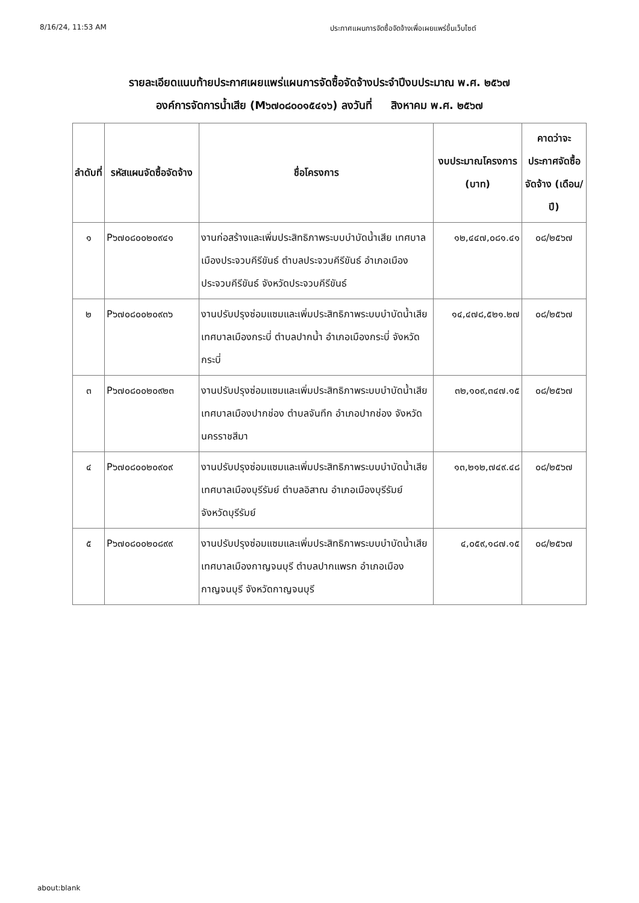8/16/24, 11:53 AM ประกาศแผนการจัดซื้อจัดจ้างเพื่อเผยแพร่ขึ้นเว็บไซต์
รายละเอียดแนบท้ายประกาศเผยแพร่แผนการจัดซื้อจัดจ้างประจำปีงบประมาณ พ.ศ. ๒๕๖๗
องค์การจัดการน้ำเสีย (M๖๗๐๘๐๐๑๕๔๑๖) ลงวันที่ สิงหาคม พ.ศ. ๒๕๖๗
| ลำดับที่ | รหัสแผนจัดซื้อจัดจ้าง | ชื่อโครงการ | งบประมาณโครงการ (บาท) | คาดว่าจะประกาศจัดซื้อจัดจ้าง (เดือน/ปี) |
| --- | --- | --- | --- | --- |
| ๑ | P๖๗๐๘๐๐๒๐๙๔๑ | งานก่อสร้างและเพิ่มประสิทธิภาพระบบบำบัดน้ำเสีย เทศบาลเมืองประจวบคีรีขันธ์ ตำบลประจวบคีรีขันธ์ อำเภอเมืองประจวบคีรีขันธ์ จังหวัดประจวบคีรีขันธ์ | ๑๒,๔๔๗,๐๘๑.๔๑ | ๐๘/๒๕๖๗ |
| ๒ | P๖๗๐๘๐๐๒๐๙๓๖ | งานปรับปรุงซ่อมแซมและเพิ่มประสิทธิภาพระบบบำบัดน้ำเสีย เทศบาลเมืองกระบี่ ตำบลปากน้ำ อำเภอเมืองกระบี่ จังหวัดกระบี่ | ๑๔,๔๗๘,๕๒๑.๒๗ | ๐๘/๒๕๖๗ |
| ๓ | P๖๗๐๘๐๐๒๐๙๒๓ | งานปรับปรุงซ่อมแซมและเพิ่มประสิทธิภาพระบบบำบัดน้ำเสีย เทศบาลเมืองปากช่อง ตำบลจันทึก อำเภอปากช่อง จังหวัดนครราชสีมา | ๓๒,๑๐๙,๓๔๗.๑๕ | ๐๘/๒๕๖๗ |
| ๔ | P๖๗๐๘๐๐๒๐๙๐๙ | งานปรับปรุงซ่อมแซมและเพิ่มประสิทธิภาพระบบบำบัดน้ำเสีย เทศบาลเมืองบุรีรัมย์ ตำบลอิสาณ อำเภอเมืองบุรีรัมย์ จังหวัดบุรีรัมย์ | ๑๓,๒๑๒,๗๔๙.๔๘ | ๐๘/๒๕๖๗ |
| ๕ | P๖๗๐๘๐๐๒๐๘๙๙ | งานปรับปรุงซ่อมแซมและเพิ่มประสิทธิภาพระบบบำบัดน้ำเสีย เทศบาลเมืองกาญจนบุรี ตำบลปากแพรก อำเภอเมืองกาญจนบุรี จังหวัดกาญจนบุรี | ๔,๐๕๙,๑๘๗.๑๕ | ๐๘/๒๕๖๗ |
about:blank